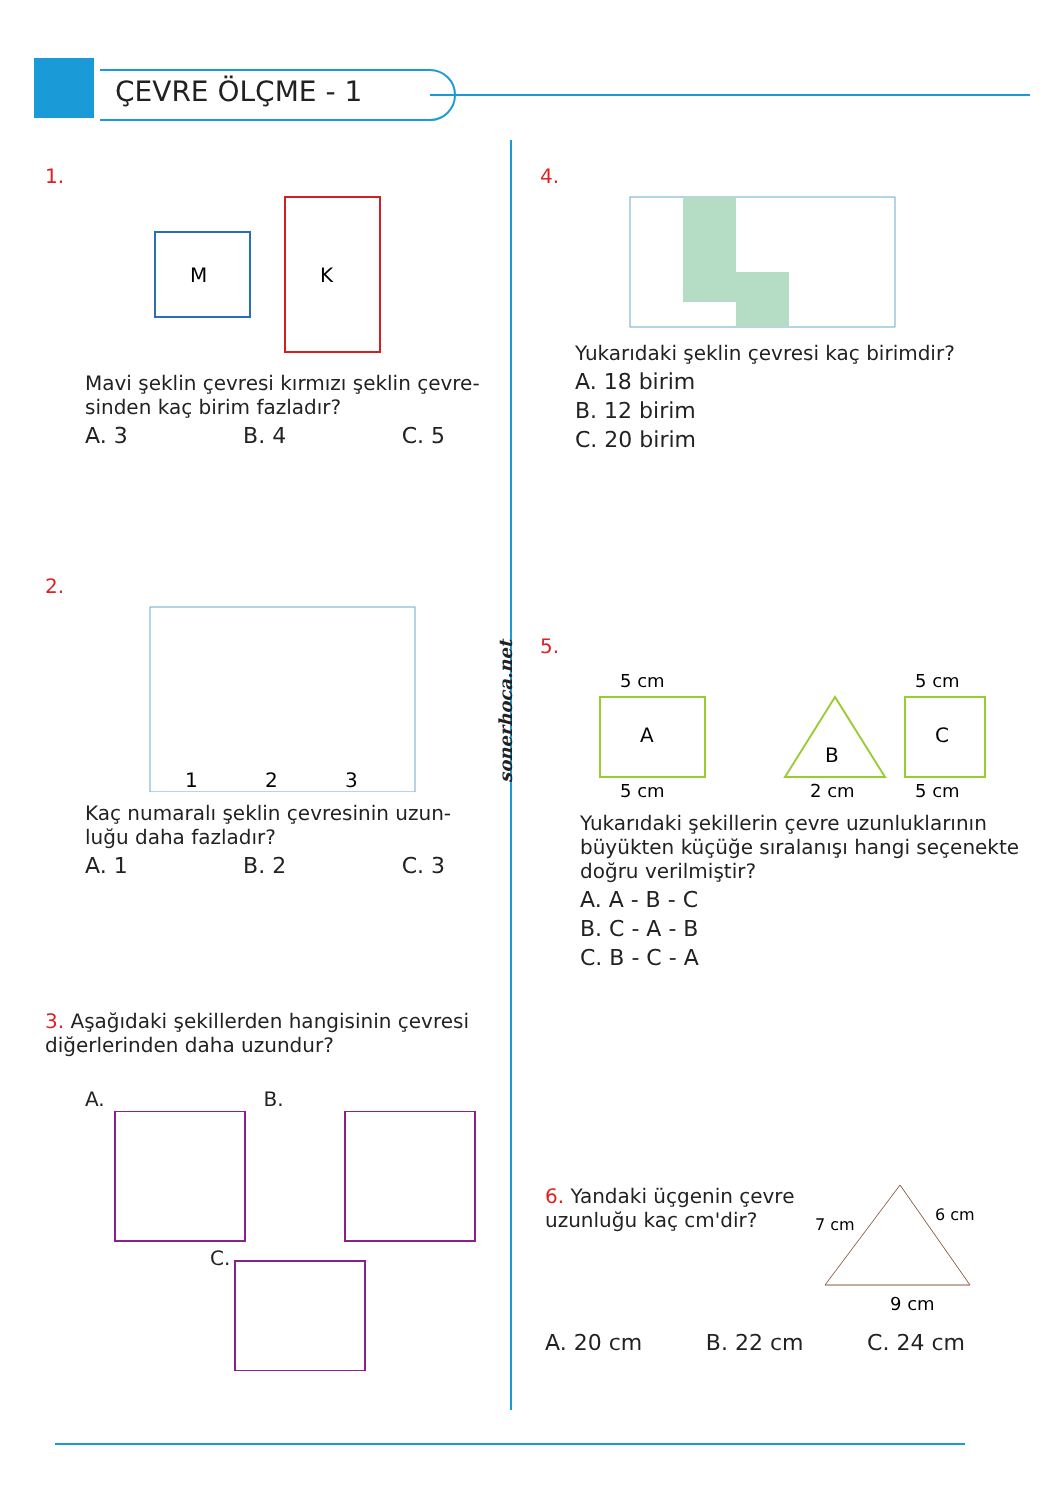ÇEVRE ÖLÇME - 1
sonerhoca.net
1.
M
K
Mavi şeklin çevresi kırmızı şeklin çevre-sinden kaç birim fazladır?
A. 3 B. 4 C. 5
2.
1
2
3
Kaç numaralı şeklin çevresinin uzun-luğu daha fazladır?
A. 1 B. 2 C. 3
3. Aşağıdaki şekillerden hangisinin çevresi diğerlerinden daha uzundur?
A. B.
C.
4.
Yukarıdaki şeklin çevresi kaç birimdir?
A. 18 birim
B. 12 birim
C. 20 birim
5.
5 cm
A
5 cm
B
2 cm
5 cm
C
5 cm
Yukarıdaki şekillerin çevre uzunluklarının büyükten küçüğe sıralanışı hangi seçenekte doğru verilmiştir?
A. A - B - C
B. C - A - B
C. B - C - A
6. Yandaki üçgenin çevre uzunluğu kaç cm'dir?
9 cm
7 cm
6 cm
A. 20 cm B. 22 cm C. 24 cm